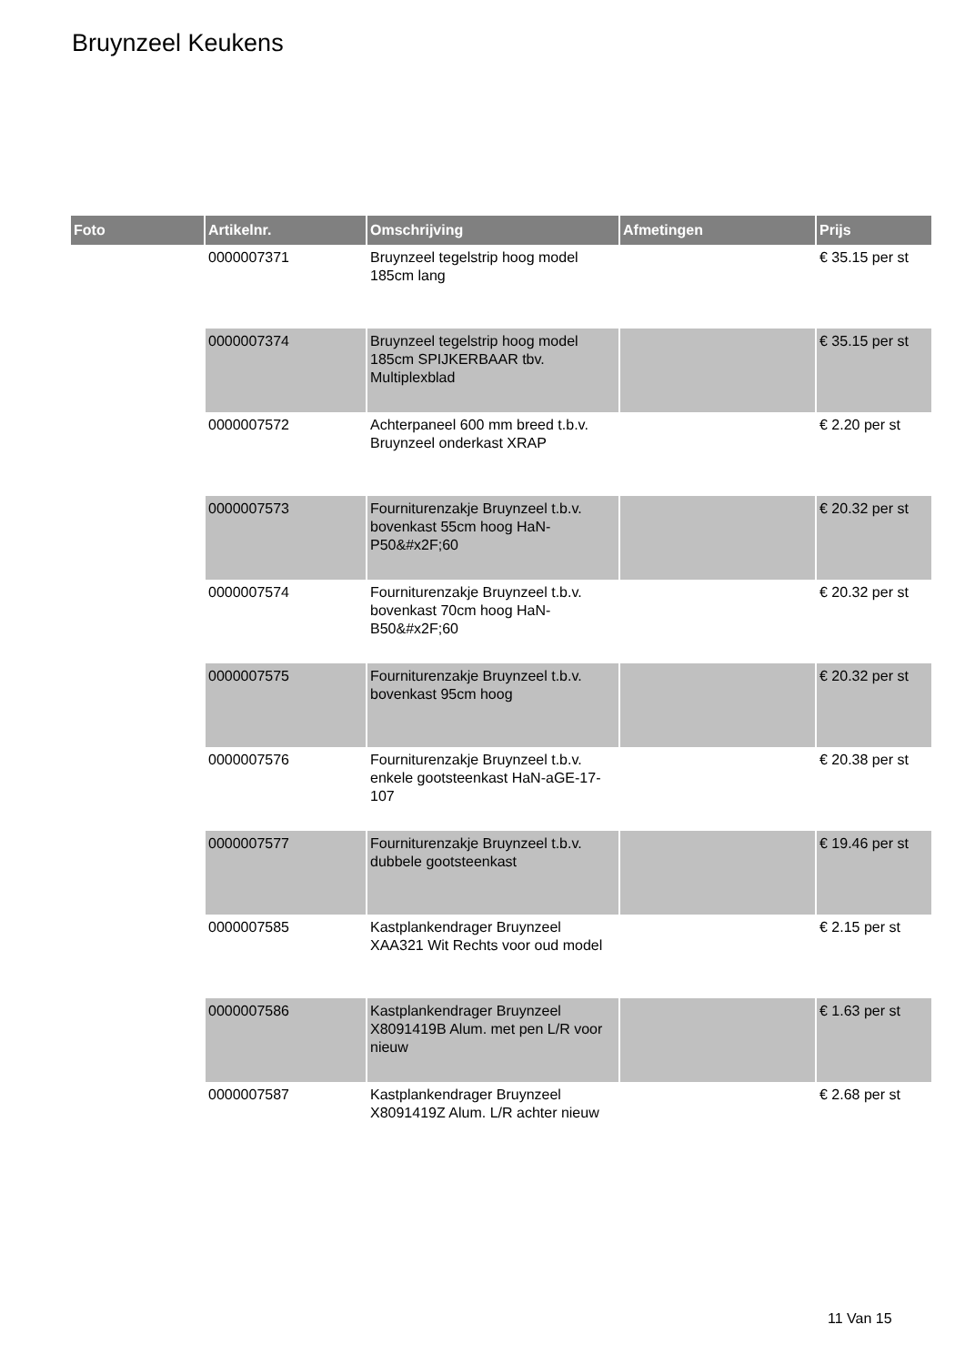Bruynzeel Keukens
| Foto | Artikelnr. | Omschrijving | Afmetingen | Prijs |
| --- | --- | --- | --- | --- |
| | 0000007371 | Bruynzeel tegelstrip hoog model 185cm lang | | € 35.15 per st |
| | 0000007374 | Bruynzeel tegelstrip hoog model 185cm SPIJKERBAAR tbv. Multiplexblad | | € 35.15 per st |
| | 0000007572 | Achterpaneel 600 mm breed t.b.v. Bruynzeel onderkast XRAP | | € 2.20 per st |
| | 0000007573 | Fourniturenzakje Bruynzeel t.b.v. bovenkast 55cm hoog HaN-P50&#x2F;60 | | € 20.32 per st |
| | 0000007574 | Fourniturenzakje Bruynzeel t.b.v. bovenkast 70cm hoog HaN-B50&#x2F;60 | | € 20.32 per st |
| | 0000007575 | Fourniturenzakje Bruynzeel t.b.v. bovenkast 95cm hoog | | € 20.32 per st |
| | 0000007576 | Fourniturenzakje Bruynzeel t.b.v. enkele gootsteenkast HaN-aGE-17-107 | | € 20.38 per st |
| | 0000007577 | Fourniturenzakje Bruynzeel t.b.v. dubbele gootsteenkast | | € 19.46 per st |
| | 0000007585 | Kastplankendrager Bruynzeel XAA321 Wit Rechts voor oud model | | € 2.15 per st |
| | 0000007586 | Kastplankendrager Bruynzeel X8091419B Alum. met pen L/R voor nieuw | | € 1.63 per st |
| | 0000007587 | Kastplankendrager Bruynzeel X8091419Z Alum. L/R achter nieuw | | € 2.68 per st |
11 Van 15